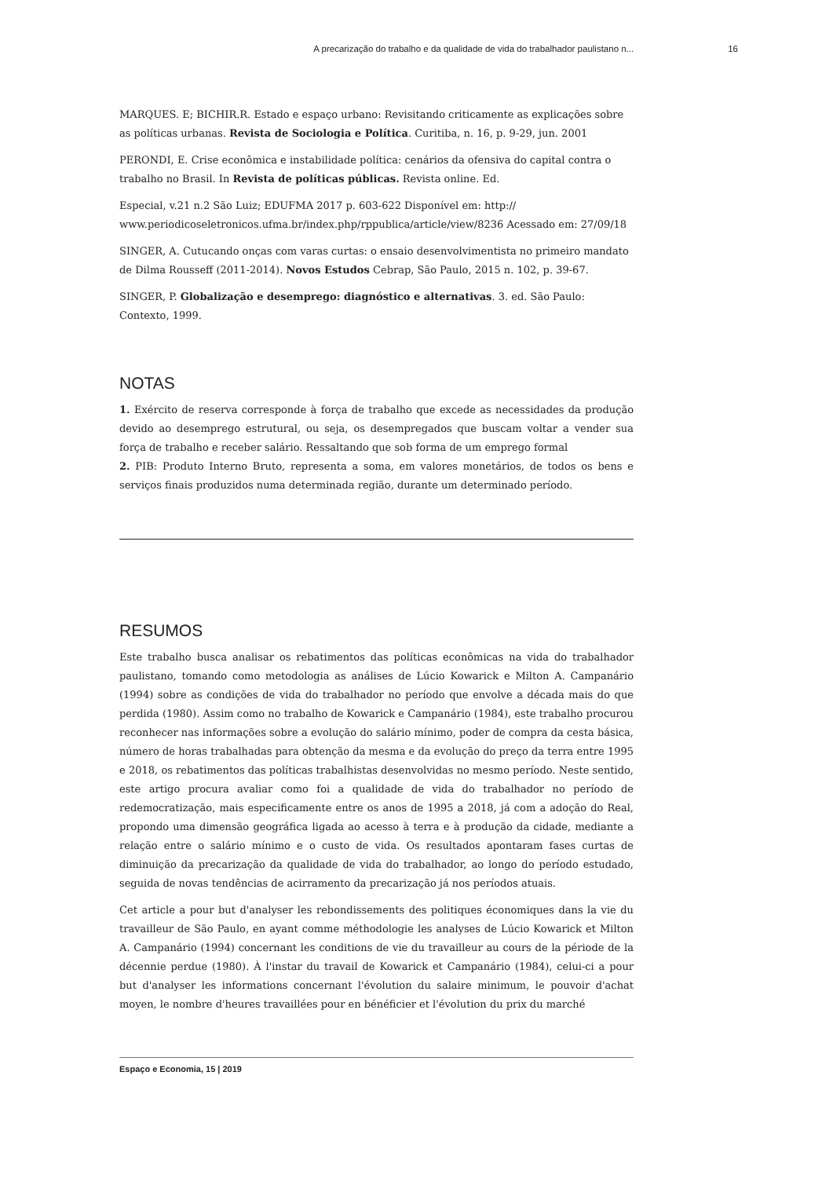A precarização do trabalho e da qualidade de vida do trabalhador paulistano n... 16
MARQUES. E; BICHIR.R. Estado e espaço urbano: Revisitando criticamente as explicações sobre as políticas urbanas. Revista de Sociologia e Política. Curitiba, n. 16, p. 9-29, jun. 2001
PERONDI, E. Crise econômica e instabilidade política: cenários da ofensiva do capital contra o trabalho no Brasil. In Revista de políticas públicas. Revista online. Ed.
Especial, v.21 n.2 São Luiz; EDUFMA 2017 p. 603-622 Disponível em: http:// www.periodicoseletronicos.ufma.br/index.php/rppublica/article/view/8236 Acessado em: 27/09/18
SINGER, A. Cutucando onças com varas curtas: o ensaio desenvolvimentista no primeiro mandato de Dilma Rousseff (2011-2014). Novos Estudos Cebrap, São Paulo, 2015 n. 102, p. 39-67.
SINGER, P. Globalização e desemprego: diagnóstico e alternativas. 3. ed. São Paulo: Contexto, 1999.
NOTAS
1. Exército de reserva corresponde à força de trabalho que excede as necessidades da produção devido ao desemprego estrutural, ou seja, os desempregados que buscam voltar a vender sua força de trabalho e receber salário. Ressaltando que sob forma de um emprego formal
2. PIB: Produto Interno Bruto, representa a soma, em valores monetários, de todos os bens e serviços finais produzidos numa determinada região, durante um determinado período.
RESUMOS
Este trabalho busca analisar os rebatimentos das políticas econômicas na vida do trabalhador paulistano, tomando como metodologia as análises de Lúcio Kowarick e Milton A. Campanário (1994) sobre as condições de vida do trabalhador no período que envolve a década mais do que perdida (1980). Assim como no trabalho de Kowarick e Campanário (1984), este trabalho procurou reconhecer nas informações sobre a evolução do salário mínimo, poder de compra da cesta básica, número de horas trabalhadas para obtenção da mesma e da evolução do preço da terra entre 1995 e 2018, os rebatimentos das políticas trabalhistas desenvolvidas no mesmo período. Neste sentido, este artigo procura avaliar como foi a qualidade de vida do trabalhador no período de redemocratização, mais especificamente entre os anos de 1995 a 2018, já com a adoção do Real, propondo uma dimensão geográfica ligada ao acesso à terra e à produção da cidade, mediante a relação entre o salário mínimo e o custo de vida. Os resultados apontaram fases curtas de diminuição da precarização da qualidade de vida do trabalhador, ao longo do período estudado, seguida de novas tendências de acirramento da precarização já nos períodos atuais.
Cet article a pour but d'analyser les rebondissements des politiques économiques dans la vie du travailleur de São Paulo, en ayant comme méthodologie les analyses de Lúcio Kowarick et Milton A. Campanário (1994) concernant les conditions de vie du travailleur au cours de la période de la décennie perdue (1980). À l'instar du travail de Kowarick et Campanário (1984), celui-ci a pour but d'analyser les informations concernant l'évolution du salaire minimum, le pouvoir d'achat moyen, le nombre d'heures travaillées pour en bénéficier et l'évolution du prix du marché
Espaço e Economia, 15 | 2019